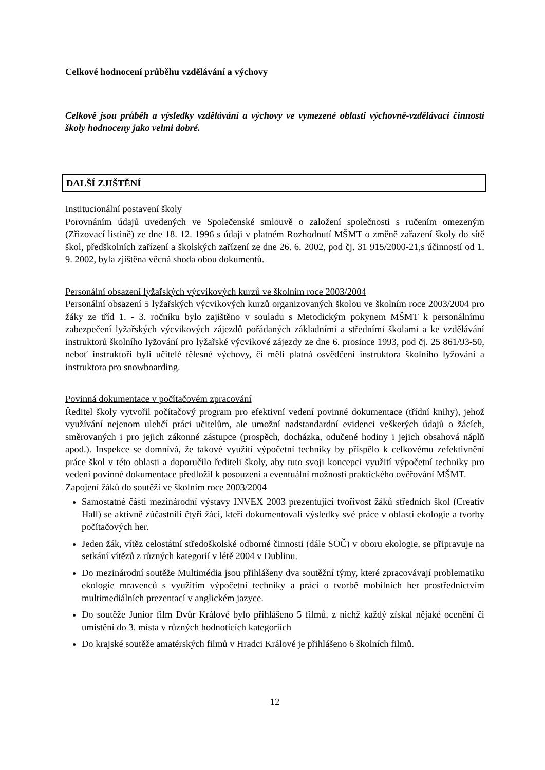Celkové hodnocení průběhu vzdělávání a výchovy
Celkově jsou průběh a výsledky vzdělávání a výchovy ve vymezené oblasti výchovně-vzdělávací činnosti školy hodnoceny jako velmi dobré.
DALŠÍ ZJIŠTĚNÍ
Institucionální postavení školy
Porovnáním údajů uvedených ve Společenské smlouvě o založení společnosti s ručením omezeným (Zřizovací listině) ze dne 18. 12. 1996 s údaji v platném Rozhodnutí MŠMT o změně zařazení školy do sítě škol, předškolních zařízení a školských zařízení ze dne 26. 6. 2002, pod čj. 31 915/2000-21,s účinností od 1. 9. 2002, byla zjištěna věcná shoda obou dokumentů.
Personální obsazení lyžařských výcvikových kurzů ve školním roce 2003/2004
Personální obsazení 5 lyžařských výcvikových kurzů organizovaných školou ve školním roce 2003/2004 pro žáky ze tříd 1. - 3. ročníku bylo zajištěno v souladu s Metodickým pokynem MŠMT k personálnímu zabezpečení lyžařských výcvikových zájezdů pořádaných základními a středními školami a ke vzdělávání instruktorů školního lyžování pro lyžařské výcvikové zájezdy ze dne 6. prosince 1993, pod čj. 25 861/93-50, neboť instruktoři byli učitelé tělesné výchovy, či měli platná osvědčení instruktora školního lyžování a instruktora pro snowboarding.
Povinná dokumentace v počítačovém zpracování
Ředitel školy vytvořil počítačový program pro efektivní vedení povinné dokumentace (třídní knihy), jehož využívání nejenom ulehčí práci učitelům, ale umožní nadstandardní evidenci veškerých údajů o žácích, směrovaných i pro jejich zákonné zástupce (prospěch, docházka, odučené hodiny i jejich obsahová náplň apod.). Inspekce se domnívá, že takové využití výpočetní techniky by přispělo k celkovému zefektivnění práce škol v této oblasti a doporučilo řediteli školy, aby tuto svoji koncepci využití výpočetní techniky pro vedení povinné dokumentace předložil k posouzení a eventuální možnosti praktického ověřování MŠMT.
Zapojení žáků do soutěží ve školním roce 2003/2004
Samostatné části mezinárodní výstavy INVEX 2003 prezentující tvořivost žáků středních škol (Creativ Hall) se aktivně zúčastnili čtyři žáci, kteří dokumentovali výsledky své práce v oblasti ekologie a tvorby počítačových her.
Jeden žák, vítěz celostátní středoškolské odborné činnosti (dále SOČ) v oboru ekologie, se připravuje na setkání vítězů z různých kategorií v létě 2004 v Dublinu.
Do mezinárodní soutěže Multimédia jsou přihlášeny dva soutěžní týmy, které zpracovávají problematiku ekologie mravenců s využitím výpočetní techniky a práci o tvorbě mobilních her prostřednictvím multimediálních prezentací v anglickém jazyce.
Do soutěže Junior film Dvůr Králové bylo přihlášeno 5 filmů, z nichž každý získal nějaké ocenění či umístění do 3. místa v různých hodnotících kategoriích
Do krajské soutěže amatérských filmů v Hradci Králové je přihlášeno 6 školních filmů.
12